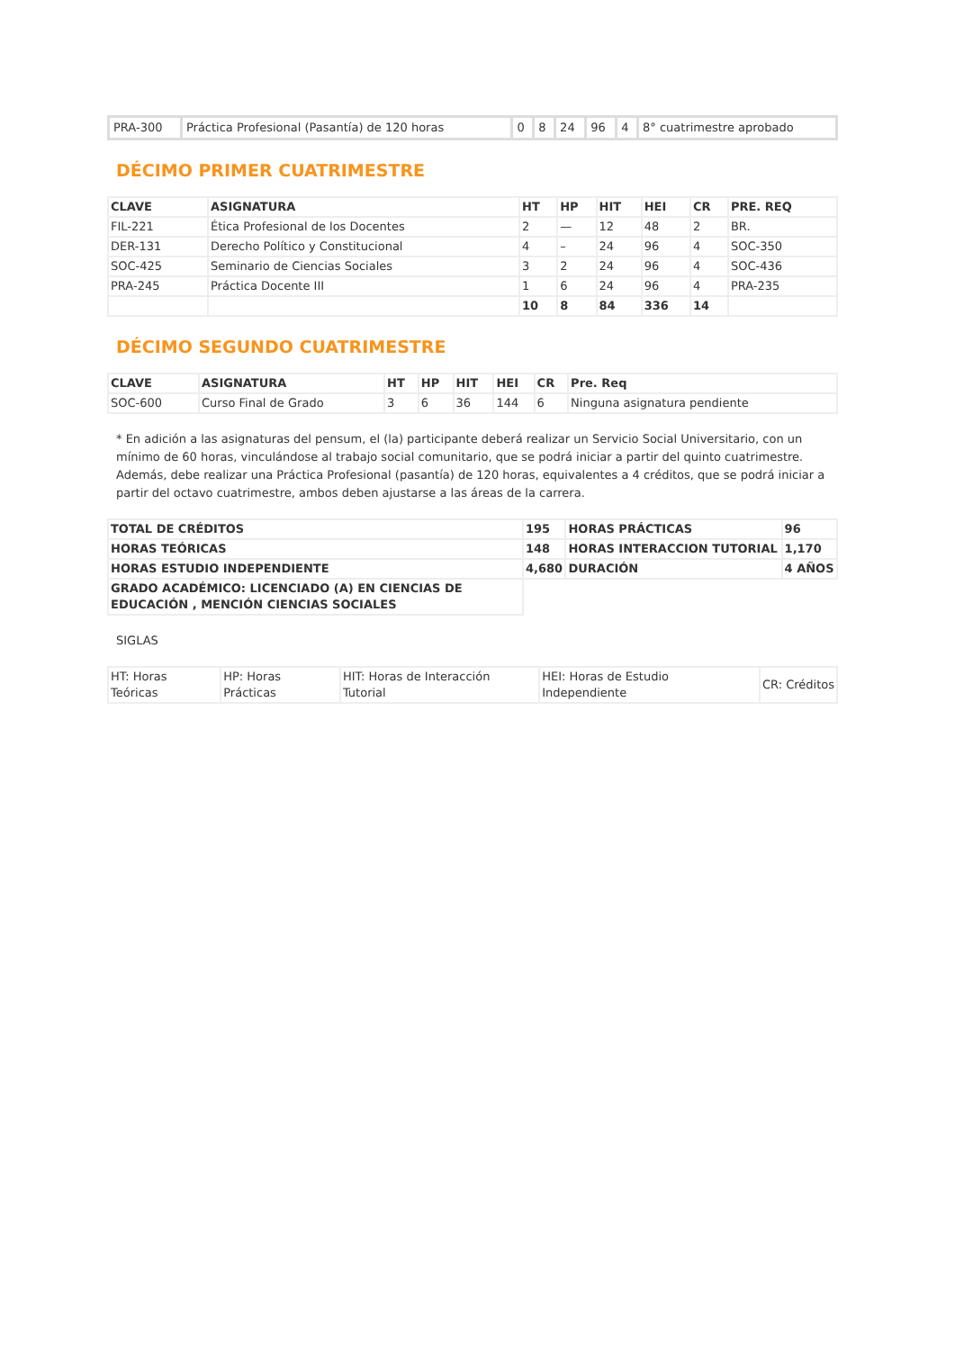| PRA-300 | Práctica Profesional (Pasantía) de 120 horas | 0 | 8 | 24 | 96 | 4 | 8° cuatrimestre aprobado |
DÉCIMO PRIMER CUATRIMESTRE
| CLAVE | ASIGNATURA | HT | HP | HIT | HEI | CR | PRE. REQ |
| --- | --- | --- | --- | --- | --- | --- | --- |
| FIL-221 | Ética Profesional de los Docentes | 2 | — | 12 | 48 | 2 | BR. |
| DER-131 | Derecho Político y Constitucional | 4 | – | 24 | 96 | 4 | SOC-350 |
| SOC-425 | Seminario de Ciencias Sociales | 3 | 2 | 24 | 96 | 4 | SOC-436 |
| PRA-245 | Práctica Docente III | 1 | 6 | 24 | 96 | 4 | PRA-235 |
| | | 10 | 8 | 84 | 336 | 14 | |
DÉCIMO SEGUNDO CUATRIMESTRE
| CLAVE | ASIGNATURA | HT | HP | HIT | HEI | CR | Pre. Req |
| --- | --- | --- | --- | --- | --- | --- | --- |
| SOC-600 | Curso Final de Grado | 3 | 6 | 36 | 144 | 6 | Ninguna asignatura pendiente |
* En adición a las asignaturas del pensum, el (la) participante deberá realizar un Servicio Social Universitario, con un mínimo de 60 horas, vinculándose al trabajo social comunitario, que se podrá iniciar a partir del quinto cuatrimestre. Además, debe realizar una Práctica Profesional (pasantía) de 120 horas, equivalentes a 4 créditos, que se podrá iniciar a partir del octavo cuatrimestre, ambos deben ajustarse a las áreas de la carrera.
| TOTAL DE CRÉDITOS | 195 | HORAS PRÁCTICAS | 96 |
| HORAS TEÓRICAS | 148 | HORAS INTERACCION TUTORIAL | 1,170 |
| HORAS ESTUDIO INDEPENDIENTE | 4,680 | DURACIÓN | 4 AÑOS |
| GRADO ACADÉMICO: LICENCIADO (A) EN CIENCIAS DE EDUCACIÓN , MENCIÓN CIENCIAS SOCIALES | | | |
SIGLAS
| HT: Horas Teóricas | HP: Horas Prácticas | HIT: Horas de Interacción Tutorial | HEI: Horas de Estudio Independiente | CR: Créditos |